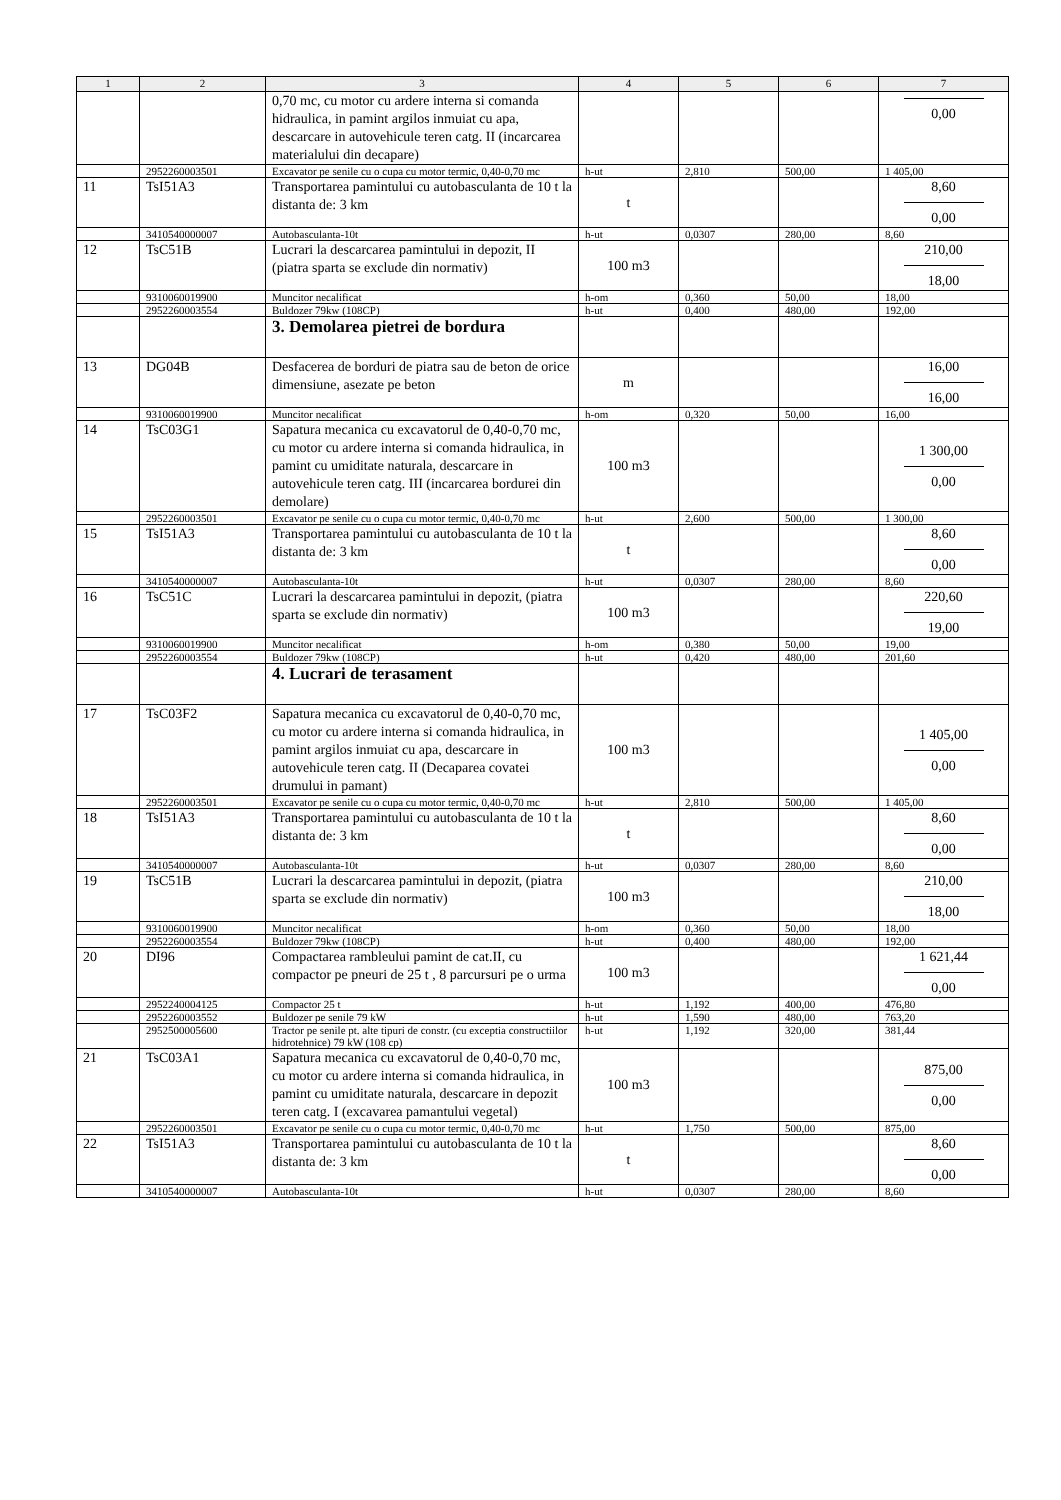| 1 | 2 | 3 | 4 | 5 | 6 | 7 |
| --- | --- | --- | --- | --- | --- | --- |
| | | 0,70 mc, cu motor cu ardere interna si comanda hidraulica, in pamint argilos inmuiat cu apa, descarcare in autovehicule teren catg. II (incarcarea materialului din decapare) | | | | 0,00 |
| | 2952260003501 | Excavator pe senile cu o cupa cu motor termic, 0,40-0,70 mc | h-ut | 2,810 | 500,00 | 1 405,00 |
| 11 | TsI51A3 | Transportarea pamintului cu autobasculanta de 10 t la distanta de: 3 km | t | | | 8,60 0,00 |
| | 3410540000007 | Autobasculanta-10t | h-ut | 0,0307 | 280,00 | 8,60 |
| 12 | TsC51B | Lucrari la descarcarea pamintului in depozit, II (piatra sparta se exclude din normativ) | 100 m3 | | | 210,00 18,00 |
| | 9310060019900 | Muncitor necalificat | h-om | 0,360 | 50,00 | 18,00 |
| | 2952260003554 | Buldozer 79kw (108CP) | h-ut | 0,400 | 480,00 | 192,00 |
| | | 3. Demolarea pietrei de bordura | | | | |
| 13 | DG04B | Desfacerea de borduri de piatra sau de beton de orice dimensiune, asezate pe beton | m | | | 16,00 16,00 |
| | 9310060019900 | Muncitor necalificat | h-om | 0,320 | 50,00 | 16,00 |
| 14 | TsC03G1 | Sapatura mecanica cu excavatorul de 0,40-0,70 mc, cu motor cu ardere interna si comanda hidraulica, in pamint cu umiditate naturala, descarcare in autovehicule teren catg. III (incarcarea bordurei din demolare) | 100 m3 | | | 1 300,00 0,00 |
| | 2952260003501 | Excavator pe senile cu o cupa cu motor termic, 0,40-0,70 mc | h-ut | 2,600 | 500,00 | 1 300,00 |
| 15 | TsI51A3 | Transportarea pamintului cu autobasculanta de 10 t la distanta de: 3 km | t | | | 8,60 0,00 |
| | 3410540000007 | Autobasculanta-10t | h-ut | 0,0307 | 280,00 | 8,60 |
| 16 | TsC51C | Lucrari la descarcarea pamintului in depozit, (piatra sparta se exclude din normativ) | 100 m3 | | | 220,60 19,00 |
| | 9310060019900 | Muncitor necalificat | h-om | 0,380 | 50,00 | 19,00 |
| | 2952260003554 | Buldozer 79kw (108CP) | h-ut | 0,420 | 480,00 | 201,60 |
| | | 4. Lucrari de terasament | | | | |
| 17 | TsC03F2 | Sapatura mecanica cu excavatorul de 0,40-0,70 mc, cu motor cu ardere interna si comanda hidraulica, in pamint argilos inmuiat cu apa, descarcare in autovehicule teren catg. II (Decaparea covatei drumului in pamant) | 100 m3 | | | 1 405,00 0,00 |
| | 2952260003501 | Excavator pe senile cu o cupa cu motor termic, 0,40-0,70 mc | h-ut | 2,810 | 500,00 | 1 405,00 |
| 18 | TsI51A3 | Transportarea pamintului cu autobasculanta de 10 t la distanta de: 3 km | t | | | 8,60 0,00 |
| | 3410540000007 | Autobasculanta-10t | h-ut | 0,0307 | 280,00 | 8,60 |
| 19 | TsC51B | Lucrari la descarcarea pamintului in depozit, (piatra sparta se exclude din normativ) | 100 m3 | | | 210,00 18,00 |
| | 9310060019900 | Muncitor necalificat | h-om | 0,360 | 50,00 | 18,00 |
| | 2952260003554 | Buldozer 79kw (108CP) | h-ut | 0,400 | 480,00 | 192,00 |
| 20 | DI96 | Compactarea rambleului pamint de cat.II, cu compactor pe pneuri de 25 t , 8 parcursuri pe o urma | 100 m3 | | | 1 621,44 0,00 |
| | 2952240004125 | Compactor 25 t | h-ut | 1,192 | 400,00 | 476,80 |
| | 2952260003552 | Buldozer pe senile 79 kW | h-ut | 1,590 | 480,00 | 763,20 |
| | 2952500005600 | Tractor pe senile pt. alte tipuri de constr. (cu exceptia constructiilor hidrotehnice) 79 kW (108 cp) | h-ut | 1,192 | 320,00 | 381,44 |
| 21 | TsC03A1 | Sapatura mecanica cu excavatorul de 0,40-0,70 mc, cu motor cu ardere interna si comanda hidraulica, in pamint cu umiditate naturala, descarcare in depozit teren catg. I (excavarea pamantului vegetal) | 100 m3 | | | 875,00 0,00 |
| | 2952260003501 | Excavator pe senile cu o cupa cu motor termic, 0,40-0,70 mc | h-ut | 1,750 | 500,00 | 875,00 |
| 22 | TsI51A3 | Transportarea pamintului cu autobasculanta de 10 t la distanta de: 3 km | t | | | 8,60 0,00 |
| | 3410540000007 | Autobasculanta-10t | h-ut | 0,0307 | 280,00 | 8,60 |